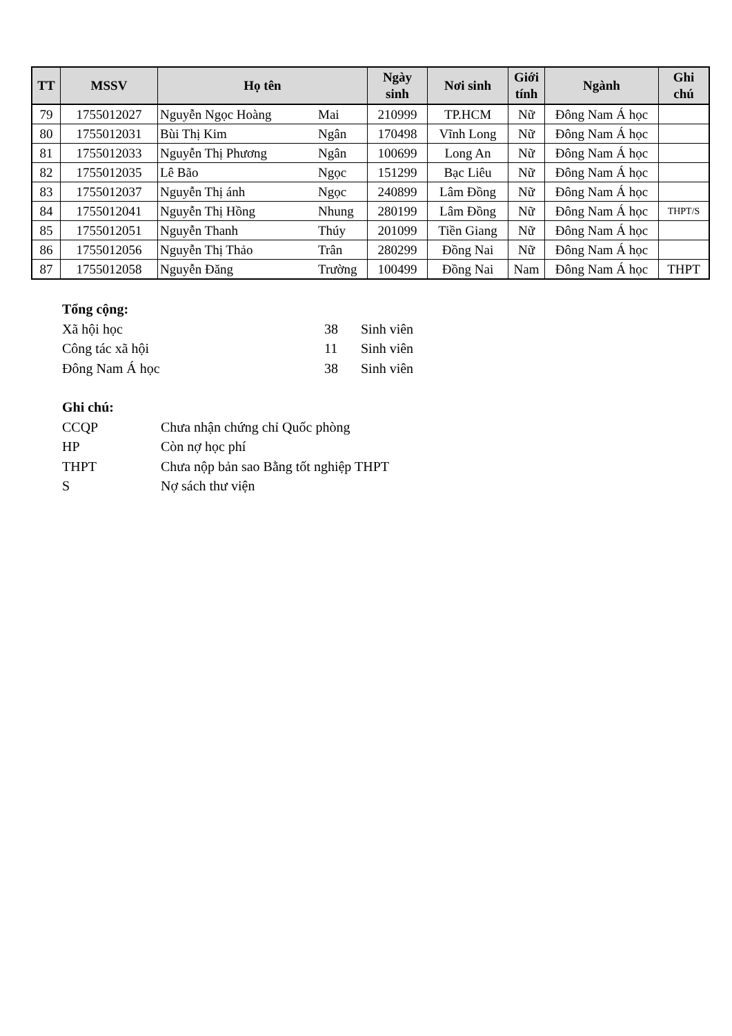| TT | MSSV | Họ tên | | Ngày sinh | Nơi sinh | Giới tính | Ngành | Ghi chú |
| --- | --- | --- | --- | --- | --- | --- | --- | --- |
| 79 | 1755012027 | Nguyễn Ngọc Hoàng | Mai | 210999 | TP.HCM | Nữ | Đông Nam Á học | |
| 80 | 1755012031 | Bùi Thị Kim | Ngân | 170498 | Vĩnh Long | Nữ | Đông Nam Á học | |
| 81 | 1755012033 | Nguyễn Thị Phương | Ngân | 100699 | Long An | Nữ | Đông Nam Á học | |
| 82 | 1755012035 | Lê Bão | Ngọc | 151299 | Bạc Liêu | Nữ | Đông Nam Á học | |
| 83 | 1755012037 | Nguyễn Thị ánh | Ngọc | 240899 | Lâm Đồng | Nữ | Đông Nam Á học | |
| 84 | 1755012041 | Nguyễn Thị Hồng | Nhung | 280199 | Lâm Đồng | Nữ | Đông Nam Á học | THPT/S |
| 85 | 1755012051 | Nguyễn Thanh | Thúy | 201099 | Tiền Giang | Nữ | Đông Nam Á học | |
| 86 | 1755012056 | Nguyễn Thị Thảo | Trân | 280299 | Đồng Nai | Nữ | Đông Nam Á học | |
| 87 | 1755012058 | Nguyễn Đăng | Trường | 100499 | Đồng Nai | Nam | Đông Nam Á học | THPT |
Tổng cộng:
Xã hội học 38 Sinh viên
Công tác xã hội 11 Sinh viên
Đông Nam Á học 38 Sinh viên
Ghi chú:
CCQP Chưa nhận chứng chỉ Quốc phòng
HP Còn nợ học phí
THPT Chưa nộp bản sao Bằng tốt nghiệp THPT
S Nợ sách thư viện